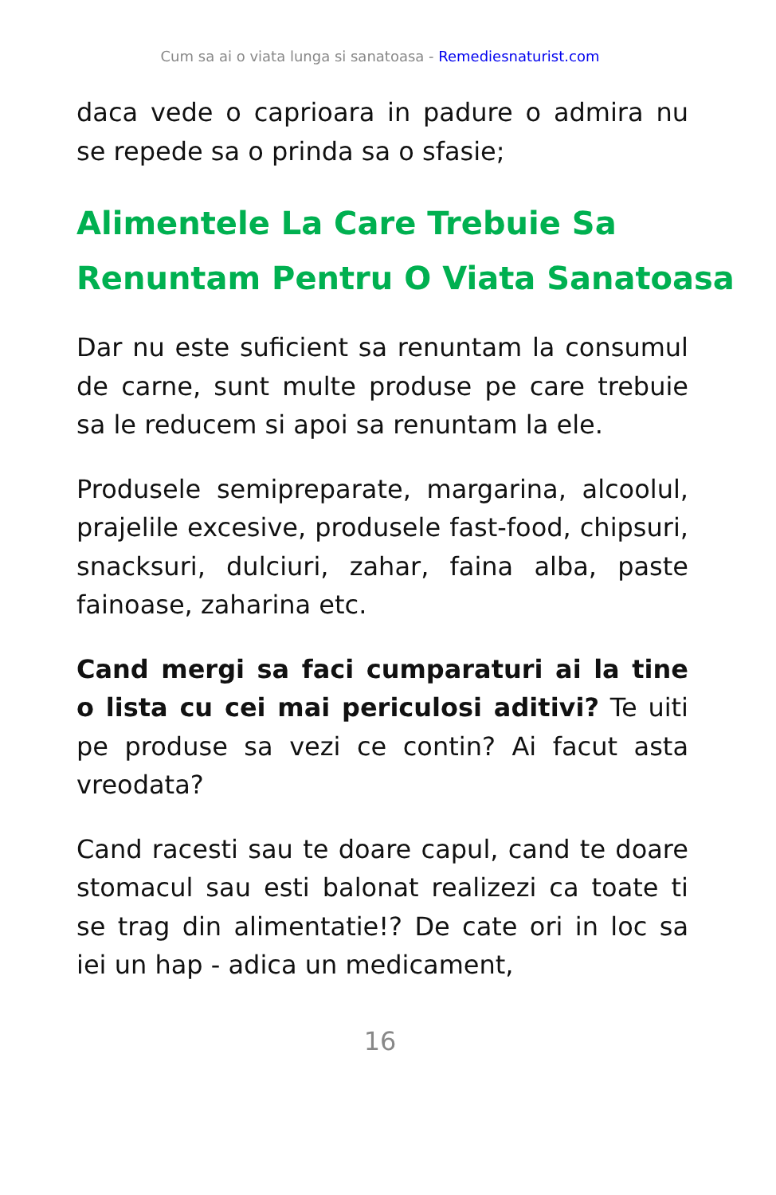Cum sa ai o viata lunga si sanatoasa - Remediesnaturist.com
daca vede o caprioara in padure o admira nu se repede sa o prinda sa o sfasie;
Alimentele La Care Trebuie Sa Renuntam Pentru O Viata Sanatoasa
Dar nu este suficient sa renuntam la consumul de carne, sunt multe produse pe care trebuie sa le reducem si apoi sa renuntam la ele.
Produsele semipreparate, margarina, alcoolul, prajelile excesive, produsele fast-food, chipsuri, snacksuri, dulciuri, zahar, faina alba, paste fainoase, zaharina etc.
Cand mergi sa faci cumparaturi ai la tine o lista cu cei mai periculosi aditivi? Te uiti pe produse sa vezi ce contin? Ai facut asta vreodata?
Cand racesti sau te doare capul, cand te doare stomacul sau esti balonat realizezi ca toate ti se trag din alimentatie!? De cate ori in loc sa iei un hap - adica un medicament,
16